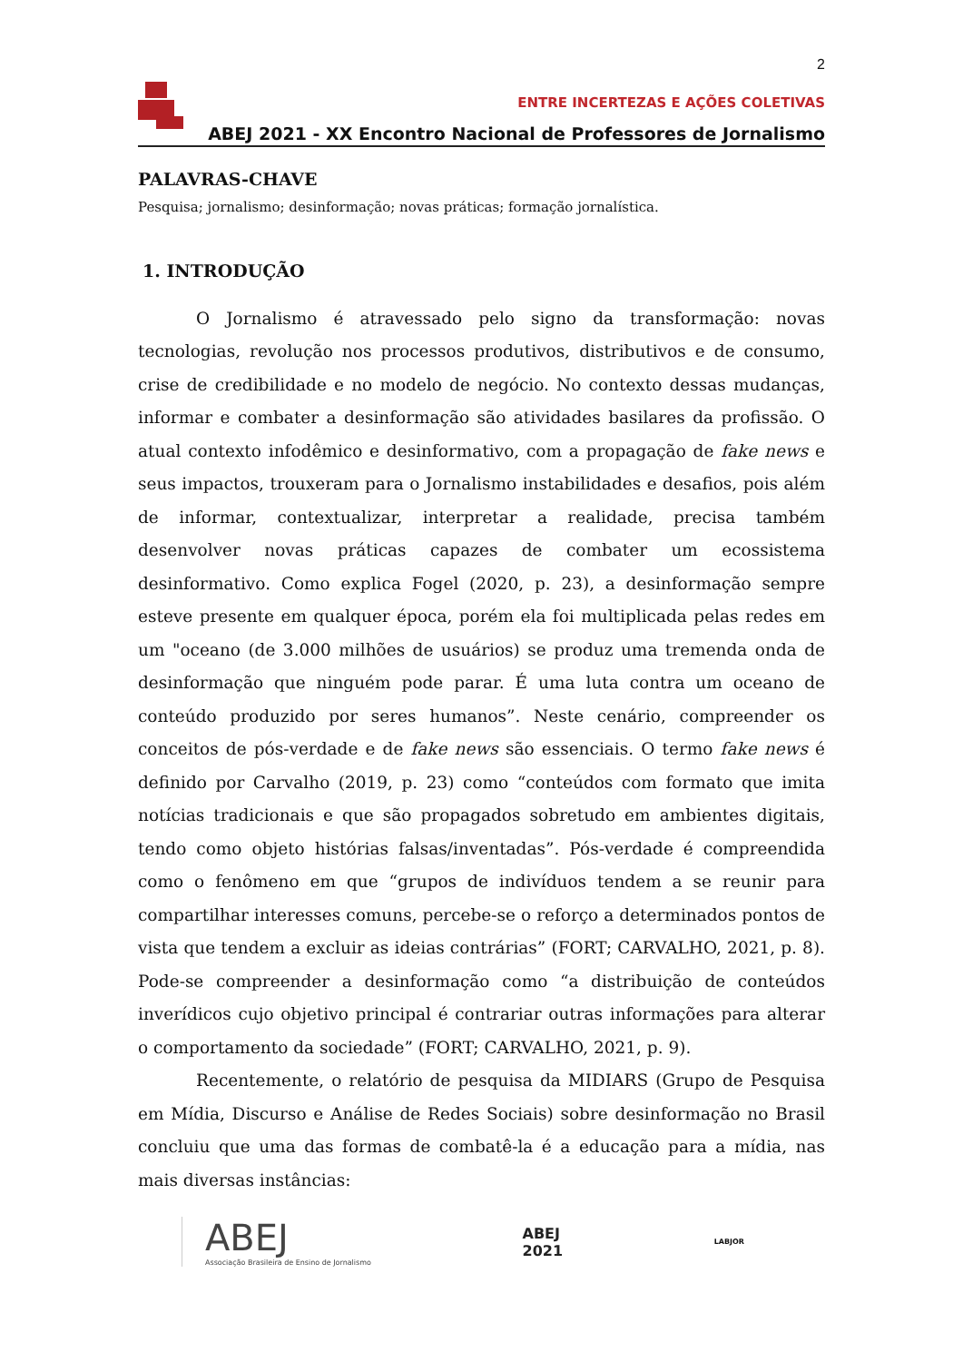2
ENTRE INCERTEZAS E AÇÕES COLETIVAS
ABEJ 2021 - XX Encontro Nacional de Professores de Jornalismo
PALAVRAS-CHAVE
Pesquisa; jornalismo; desinformação; novas práticas; formação jornalística.
1. INTRODUÇÃO
O Jornalismo é atravessado pelo signo da transformação: novas tecnologias, revolução nos processos produtivos, distributivos e de consumo, crise de credibilidade e no modelo de negócio. No contexto dessas mudanças, informar e combater a desinformação são atividades basilares da profissão. O atual contexto infodêmico e desinformativo, com a propagação de fake news e seus impactos, trouxeram para o Jornalismo instabilidades e desafios, pois além de informar, contextualizar, interpretar a realidade, precisa também desenvolver novas práticas capazes de combater um ecossistema desinformativo. Como explica Fogel (2020, p. 23), a desinformação sempre esteve presente em qualquer época, porém ela foi multiplicada pelas redes em um "oceano (de 3.000 milhões de usuários) se produz uma tremenda onda de desinformação que ninguém pode parar. É uma luta contra um oceano de conteúdo produzido por seres humanos”. Neste cenário, compreender os conceitos de pós-verdade e de fake news são essenciais. O termo fake news é definido por Carvalho (2019, p. 23) como “conteúdos com formato que imita notícias tradicionais e que são propagados sobretudo em ambientes digitais, tendo como objeto histórias falsas/inventadas”. Pós-verdade é compreendida como o fenômeno em que “grupos de indivíduos tendem a se reunir para compartilhar interesses comuns, percebe-se o reforço a determinados pontos de vista que tendem a excluir as ideias contrárias” (FORT; CARVALHO, 2021, p. 8). Pode-se compreender a desinformação como “a distribuição de conteúdos inverídicos cujo objetivo principal é contrariar outras informações para alterar o comportamento da sociedade” (FORT; CARVALHO, 2021, p. 9).
Recentemente, o relatório de pesquisa da MIDIARS (Grupo de Pesquisa em Mídia, Discurso e Análise de Redes Sociais) sobre desinformação no Brasil concluiu que uma das formas de combatê-la é a educação para a mídia, nas mais diversas instâncias:
ABEJ
Associação Brasileira de Ensino de Jornalismo
ABEJ
2021
LABJOR